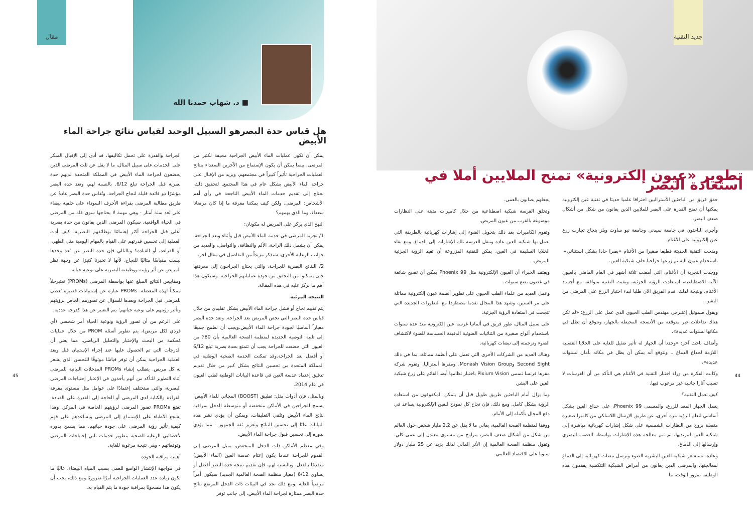مقال
■ د. شهاب حمدنا الله
هل قياس حدة البصرهو السبيل الوحيد لقياس نتائج جراحة الماء الأبيض
يمكن أن تكون عمليات الماء الأبيض الجراحية مخيفة لكثير من المرضى، بينما يمكن أن يكون الإستماع من الآخرين السعداء بنتائج العمليات الجراحية تأثيراً كبيراً في مجتمعهم، ويزيد من الإقبال على جراحة الماء الأبيض بشكل عام في هذا المجتمع. لتحقيق ذلك، نحتاج إلى تقديم خدمات الماء الأبيض الناجحة في رأي أهم الأشخاص: المرضى. ولكن كيف يمكننا معرفة ما إذا كان مرضانا سعداء، وما الذي يهمهم؟
النهج الذي يركز على المريض له مكونان:
1/ تجربة المرضى في خدمة الماء الأبيض قبل وأثناء وبعد الجراحة. يمكن أن يشمل ذلك الراحة، الألم والنظافة، والتواصل، والعديد من جوانب الرعاية الأخرى. سنذكر مزيداً من التفاصيل في مقال آخر.
2/ النتائج البصرية للجراحة، والتي يحتاج الجراحون إلى معرفتها حتى يتمكنوا من التحقق من جودة عملياتهم الجراحية. وسيكون هذا أهم ما نركز عليه في هذه المقالة.
النتيجة المرئية
يتم تقييم نجاح أو فشل جراحة الماء الأبيض بشكل تقليدي من خلال قياس حدة البصر التي تخص المريض بعد الجراحة. وتعد حدة البصر معياراً أساسيًا لجودة جراحة الماء الأبيض.ويجب أن نطمح جميعًا إلى تلبية التوصية الجديدة لمنظمة الصحة العالمية بأن 80٪ من العيون التي خضعت للجراحة يجب أن تتمتع بحدة بصرية تبلغ 6/12 أو أفضل بعد الجراحة.وقد تمكنت الخدمة الصحية الوطنية في المملكة المتحدة من تحسين النتائج بشكل كبير من خلال تقديم تدقيق إعتماد عدسة العين في قاعدة البيانات الوطنية لطب العيون في عام 2014.
وبالمثل، فإن أدوات مثل: تطبيق (BOOST) المجاني للماء الأبيض؛ يسمح للجراحين في الأماكن منخفضة أو متوسطة الدخل بمراقبة نتائج الماء الأبيض وتلقي التعليقات، ويمكن أن يؤدي نشر هذه البيانات علنًا إلى تحسين النتائج وتعزيز ثقة الجمهور - مما يؤدي بدوره إلى تحسين قبول جراحة الماء الأبيض.
وفي معظم الأماكن ذات الدخل المنخفض، يميل المرضى إلى القدوم للجراحة عندما يكون إعتام عدسة العين (الماء الأبيض) متقدمًا بالفعل. وبالنسبة لهم، فإن تقديم نتيجة حدة البصر أفضل أو يساوي 6/12 (معيار منظمة الصحة العالمية الجديد) سيكون أمراً مرضياً للغاية. ومع ذلك نجد في البيئات ذات الدخل المرتفع نتائج حدة البصر ممتازة لجراحة الماء الأبيض، إلى جانب توفر
الجراحة والقدرة على تحمل تكاليفها، قد أدى إلى الإقبال المبكر على الخدمات.على سبيل المثال، ما لا يقل عن ثلث المرضى الذين يخضعون لجراحة الماء الأبيض في المملكة المتحدة لديهم حدة بصرية قبل الجراحة تبلغ 6/12. بالنسبة لهم، وتعد حدة البصر مؤشرًا ذو فائدة قليلة لنجاح الجراحة. وتُقاس حدة البصر عادةً عن طريق مطالبة المرضى بقراءة الأحرف السوداء على خلفية بيضاء على بُعد ستة أمتار - وهي مهمة لا يحتاجها سوى قلة من المرضى في الحياة الواقعية. سيكون المرضى الذين يعانون من حدة بصرية أعلى قبل الجراحة أكثر إهتمامًا بوظائفهم البصرية: كيف أدت العملية إلى تحسين قدرتهم على القيام بالمهام اليومية مثل الطهي، أو القراءة، أو القيادة؟ وبالتالي فإن حدة البصر عن بُعد وحدها ليست مقياسًا مثاليًا للنجاح، لأنها لا تخبرنا كثيرًا عن وجهة نظر المريض عن أثر رؤيته ووظيفته البصرية على نوعية حياته.
ومقاييس النتائج المبلغ عنها بواسطة المرضى (PROMs) تعتبرحلاً ممكناً لهذه المعضلة. PROMs عبارة عن إستبيانات قصيرة تُعطى للمرضى قبل الجراحة وبعدها للسؤال عن تصورهم الخاص لرؤيتهم وتأثير رؤيتهم على نوعية حياتهم؛ يتم التعبير عن هذا كدرجة عددية.
على الرغم من أن تصور الرؤية ونوعية الحياة أمر شخصي (أي فردي لكل مريض)، يتم تطوير أسئلة PROM من خلال عمليات مُحكمة من البحث والإختبار والتحليل الرياضي، مما يعني أن الدرجات التي تم الحصول عليها عند إجراء الإستبيان قبل وبعد العملية الجراحية يمكن أن توفر قياسًا موثوقًا للتحسن الذي يشعر به كل مريض. يتطلب إنشاء PROMs المدخلات البيانية للمرضى أثناء التطوير للتأكد من أنهم يأخذون في الإعتبار إحتياجات المرضى البصرية، والتي ستختلف إعتمادًا على عوامل مثل مستوى معرفة القراءة والكتابة لدى المرضى أو الحاجة إلى القدرة على القيادة. تضع PROMs تصور المرضى لرؤيتهم الخاصة في المركز. وهذا يشجع الأطباء على الإستماع إلى المرضى ويساعدهم على فهم كيفية تأثير رؤية المرضى على جودة حياتهم، مما يسمح بدوره لأخصائيي الرعاية الصحية بتطوير خدمات تلبي إحتياجات المرضى وتوقعاتهم - وهي نتيجة مرغوبة للغاية.
أهمية مراقبة الجودة
في مواجهة الإنتشار الواسع للعمى بسبب المياه البيضاء، غالبًا ما تكون زيادة عدد العمليات الجراحية أمرًا ضروريًا.ومع ذلك، يجب أن يكون هذا مصحوبًا بمراقبة جودة ما يتم القيام به.
45
جديد التقنية
تطوير «عيون إلكترونية» تمنح الملايين أملا في استعادة البصر
حقق فريق من الباحثين الأستراليين اختراقا علميا حديثا في تقنية عين إلكترونية يمكنها أن تمنح القدرة على البصر للملايين الذين يعانون من شكل من أشكال ضعف البصر.
وأجرى الباحثون في جامعة سيدني وجامعة نيو ساوث ويلز بنجاح تجارب زرع عين إلكترونية على الأغنام.
ومنحت التقنية الحديثة قطيعا صغيرا من الأغنام «بصرا حادا بشكل استثنائي»، باستخدام عيون آلية تم زرعها جراحيا خلف شبكية العين.
ووجدت التجربة أن الأغنام، التي أمضت ثلاثة أشهر في العام الماضي بالعيون الآلية الاصطناعية، استعادت الرؤية الجزئية، وبقيت التقنية متوافقة مع أجساد الأغنام، ونتيجة لذلك، قدم الفريق الآن طلبا لبدء اختبار الزرع على المرضى من البشر.
ويقول صموئيل إغنبرجر، مهندس الطب الحيوي الذي عمل على الزرع: «لم تكن هناك تفاعلات غير متوقعة من الأنسجة المحيطة بالجهاز، ونتوقع أن تظل في مكانها لسنوات عديدة».
وأضاف باحث آخر: «وجدنا أن الجهاز له تأثير ضئيل للغاية على الخلايا العصبية اللازمة لخداع الدماغ .. ونتوقع أنه يمكن أن يظل في مكانه بأمان لسنوات عديدة».
وكانت الفكرة من وراء اختبار التقنية في الأغنام هي التأكد من أن الغرسات لا تسبب آثارا جانبية غير مرغوب فيها.
كيف تعمل التقنية؟
يعمل الجهاز المعد للزرع، والمسمى Phoenix 99، على خداع العين بشكل أساسي لتعلم الرؤية مرة أخرى، عن طريق الإرسال اللاسلكي من كاميرا صغيرة متصلة بزوج من النظارات الشمسية على شكل إشارات كهربائية مباشرة إلى شبكية العين لمرتديها، ثم تتم معالجة هذه الإشارات بواسطة العصب البصري وإرسالها إلى الدماغ.
وعادة، تستشعر شبكية العين البشرية الضوء وترسل نبضات كهربائية إلى الدماغ لمعالجتها. والمرضى الذين يعانون من أمراض الشبكية التنكسية يفقدون هذه الوظيفة بمرور الوقت، ما
يجعلهم يصابون بالعمى.
وتخلق الغرسة شبكية اصطناعية من خلال كاميرات مثبتة على النظارات موضوعة بالقرب من عيون المريض.
وتقوم الكاميرات بعد ذلك بتحويل الضوء إلى إشارات كهربائية بالطريقة التي تعمل بها شبكية العين عادة وتنقل الغرسة تلك الإشارات إلى الدماغ. ومع بقاء الخلايا السليمة في العين، يمكن للتقنية المزروعة أن تعيد الرؤية الجزئية للمريض.
ويعتقد الخبراء أن العيون الإلكترونية مثل Phoenix 99 يمكن أن تصبح شائعة في غضون بضع سنوات.
وعمل العديد من علماء الطب الحيوي على تطوير أنظمة عيون إلكترونية مماثلة على مر السنين، وشهد هذا المجال تقدما مضطردا مع التطورات الجديدة التي تنجحت في استعادة الرؤية الجزئية.
على سبيل المثال، طور فريق في ألمانيا غرسة عين إلكترونية منذ عدة سنوات باستخدام ألواح صغيرة من الثنائيات الضوئية الدقيقة الحساسة للضوء لاكتشاف الضوء وترجمته إلى نبضات كهربائية.
وهناك العديد من الشركات الأخرى التي تعمل على أنظمة مماثلة، بما في ذلك Second Sight وMonash Vision Group، ومقرها أستراليا. وتقوم شركة مقرها فرنسا تسمى Pixium Vision باختبار نظامها أيضا القائم على زرع شبكية العين على البشر.
وما يزال أمام الباحثين طريق طويل قبل أن يتمكن المكفوفون من استعادة الرؤية بشكل كامل. ومع ذلك، فإن نجاح كل نموذج للعين الإلكترونية يساعد في دفع المجال بأكمله إلى الأمام.
ووفقا لمنظمة الصحة العالمية، يعاني ما لا يقل عن 2.2 مليار شخص حول العالم من شكل من أشكال ضعف البصر، يتراوح من مستوى معتدل إلى عمى كلي. وتقول منظمة الصحة العالمية إن الأثر المالي لذلك يزيد عن 25 مليار دولار سنويا على الاقتصاد العالمي.
44